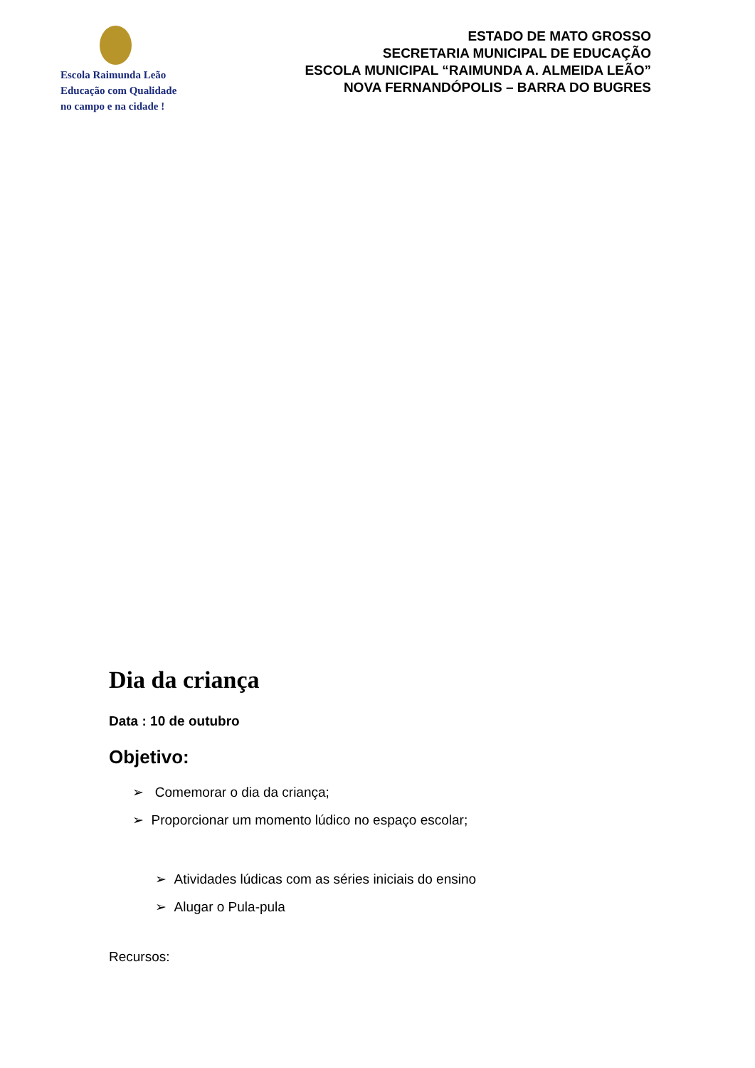Escola Raimunda Leão
Educação com Qualidade
no campo e na cidade !
ESTADO DE MATO GROSSO
SECRETARIA MUNICIPAL DE EDUCAÇÃO
ESCOLA MUNICIPAL “RAIMUNDA A. ALMEIDA LEÃO”
NOVA FERNANDÓPOLIS – BARRA DO BUGRES
Dia da criança
Data : 10 de outubro
Objetivo:
➢ Comemorar o dia da criança;
➢ Proporcionar um momento lúdico no espaço escolar;
➢ Atividades lúdicas com as séries iniciais do ensino
➢ Alugar o Pula-pula
Recursos: